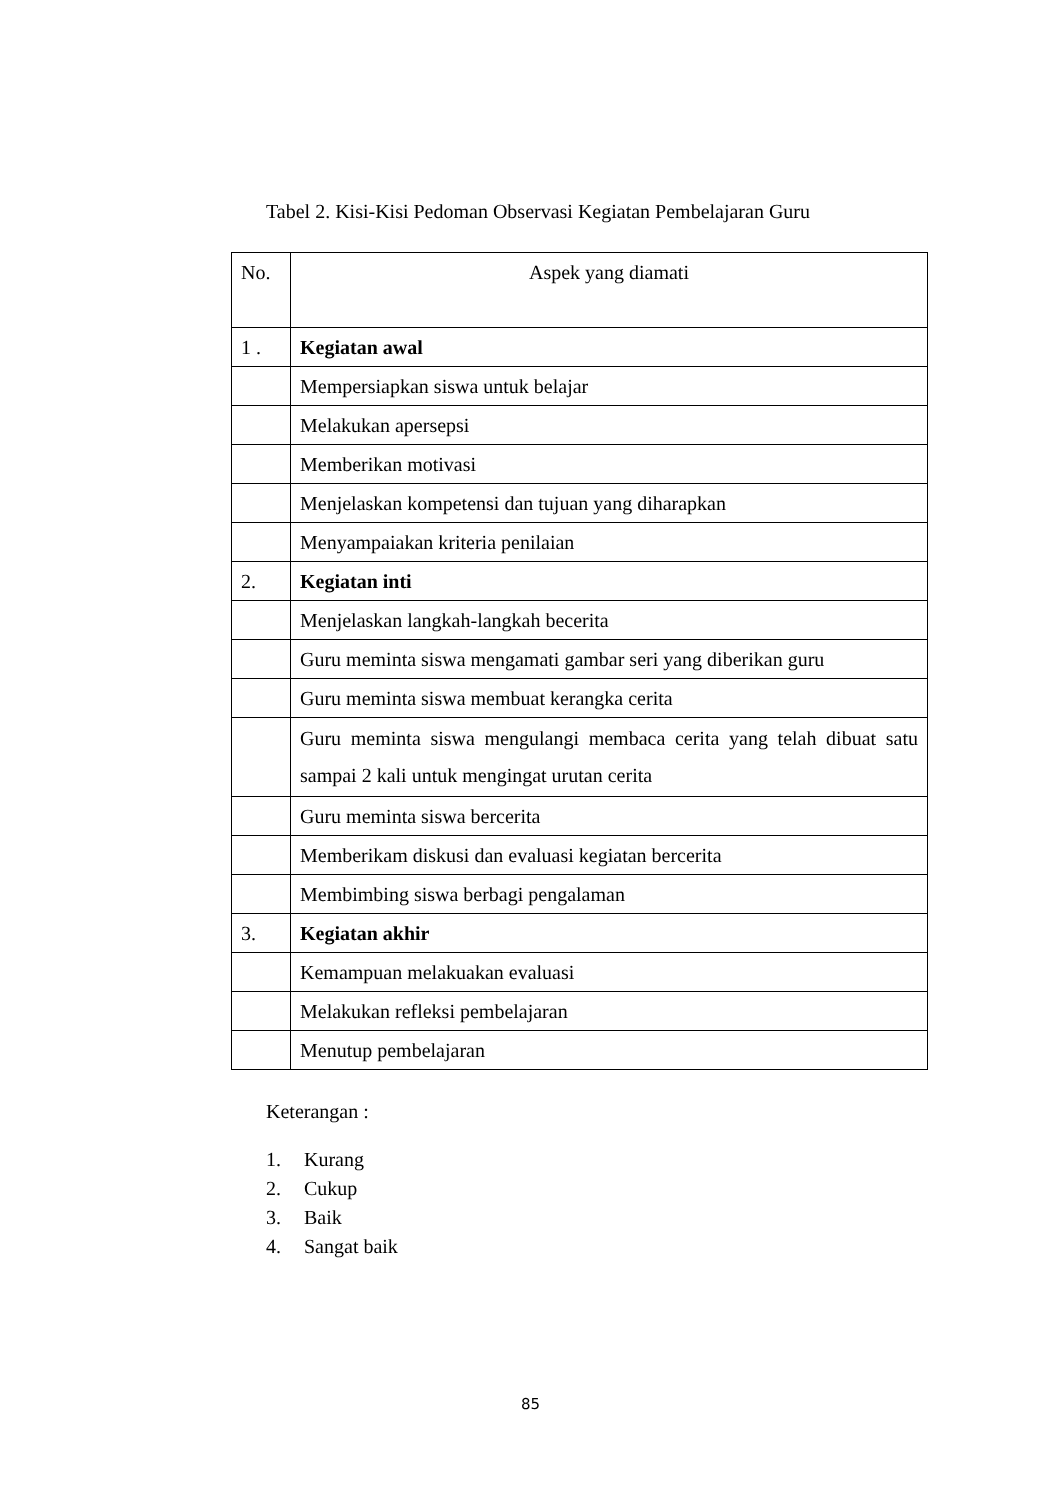Tabel 2. Kisi-Kisi Pedoman Observasi Kegiatan Pembelajaran Guru
| No. | Aspek yang diamati |
| --- | --- |
| 1 . | Kegiatan awal |
| | Mempersiapkan siswa untuk belajar |
| | Melakukan apersepsi |
| | Memberikan motivasi |
| | Menjelaskan kompetensi dan tujuan yang diharapkan |
| | Menyampaiakan kriteria penilaian |
| 2. | Kegiatan inti |
| | Menjelaskan langkah-langkah becerita |
| | Guru meminta siswa mengamati gambar seri yang diberikan guru |
| | Guru meminta siswa membuat kerangka cerita |
| | Guru meminta siswa mengulangi membaca cerita yang telah dibuat satu sampai 2 kali untuk mengingat urutan cerita |
| | Guru meminta siswa bercerita |
| | Memberikam diskusi dan evaluasi kegiatan bercerita |
| | Membimbing siswa berbagi pengalaman |
| 3. | Kegiatan akhir |
| | Kemampuan melakuakan evaluasi |
| | Melakukan refleksi pembelajaran |
| | Menutup pembelajaran |
Keterangan :
1. Kurang
2. Cukup
3. Baik
4. Sangat baik
85